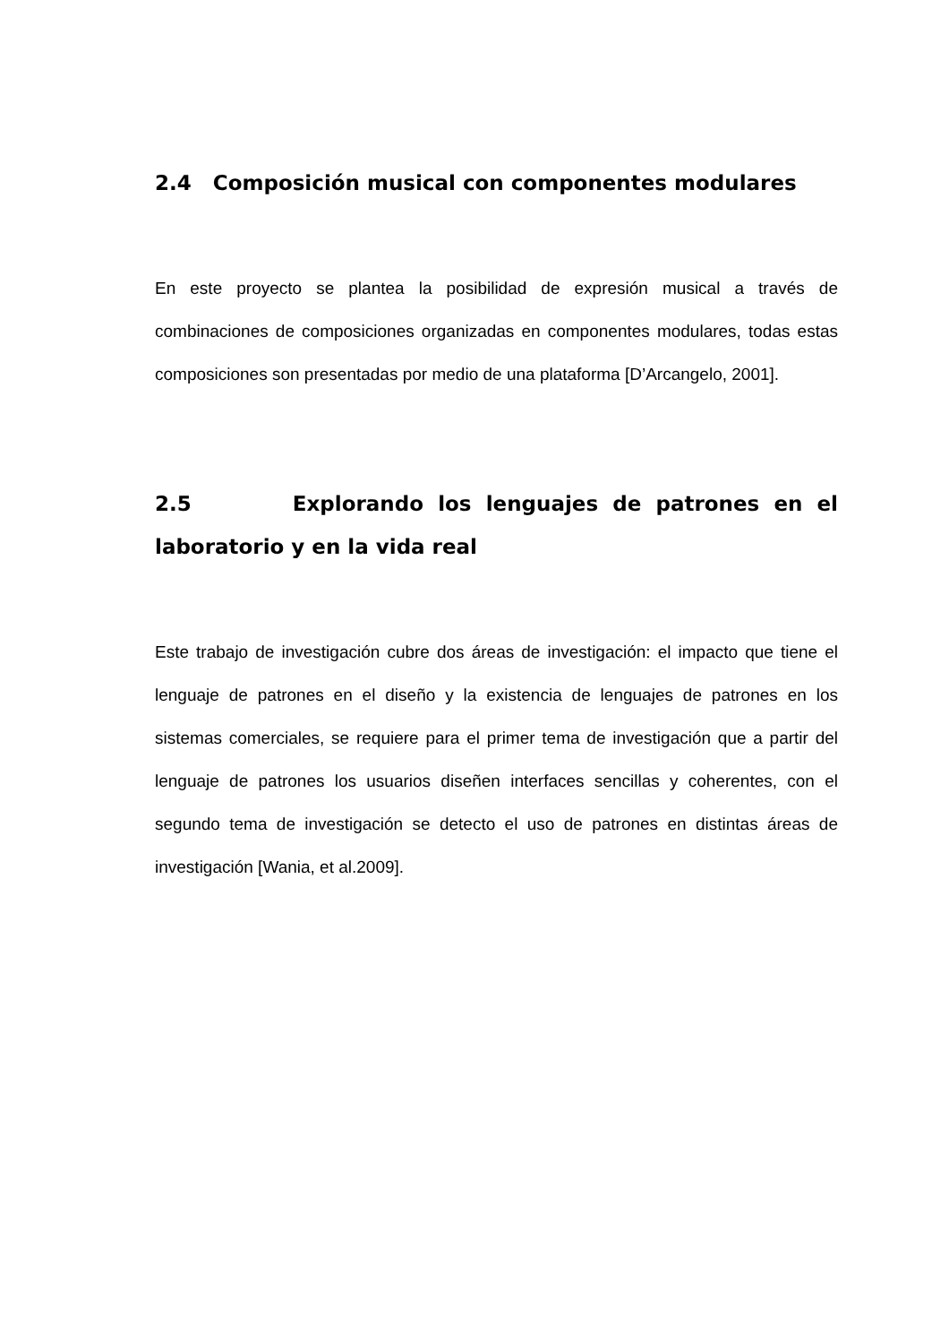2.4 Composición musical con componentes modulares
En este proyecto se plantea la posibilidad de expresión musical a través de combinaciones de composiciones organizadas en componentes modulares, todas estas composiciones son presentadas por medio de una plataforma [D’Arcangelo, 2001].
2.5 Explorando los lenguajes de patrones en el laboratorio y en la vida real
Este trabajo de investigación cubre dos áreas de investigación: el impacto que tiene el lenguaje de patrones en el diseño y la existencia de lenguajes de patrones en los sistemas comerciales, se requiere para el primer tema de investigación que a partir del lenguaje de patrones los usuarios diseñen interfaces sencillas y coherentes, con el segundo tema de investigación se detecto el uso de patrones en distintas áreas de investigación [Wania, et al.2009].